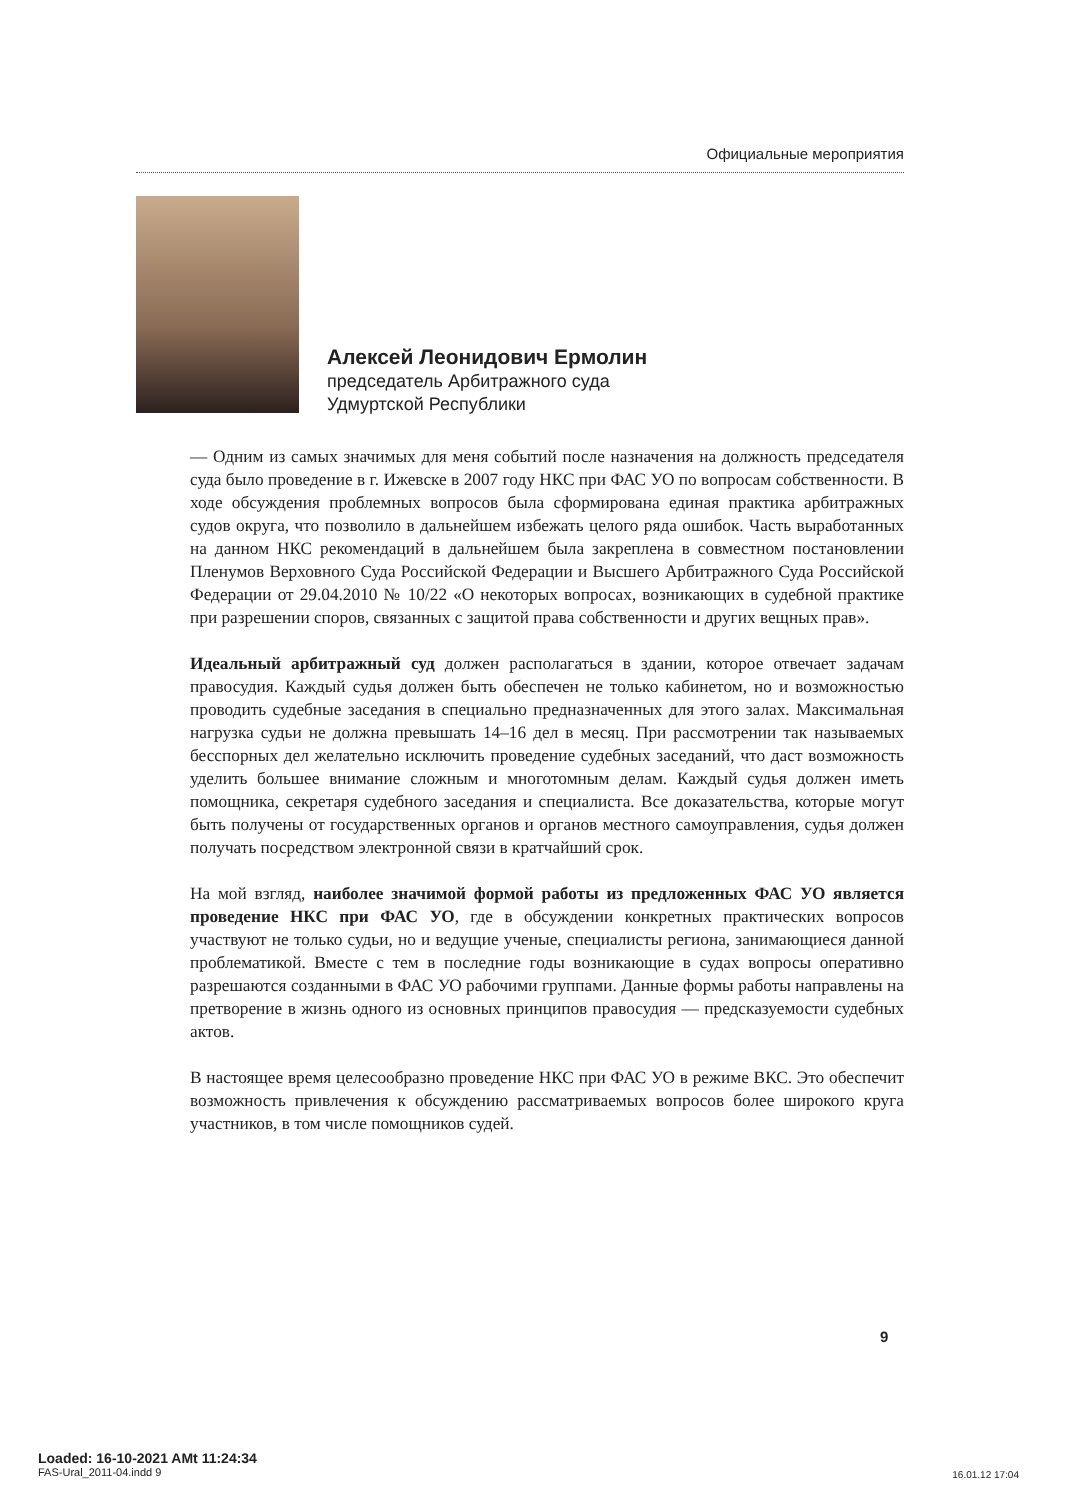Официальные мероприятия
Алексей Леонидович Ермолин
председатель Арбитражного суда
Удмуртской Республики
— Одним из самых значимых для меня событий после назначения на должность председателя суда было проведение в г. Ижевске в 2007 году НКС при ФАС УО по вопросам собственности. В ходе обсуждения проблемных вопросов была сформирована единая практика арбитражных судов округа, что позволило в дальнейшем избежать целого ряда ошибок. Часть выработанных на данном НКС рекомендаций в дальнейшем была закреплена в совместном постановлении Пленумов Верховного Суда Российской Федерации и Высшего Арбитражного Суда Российской Федерации от 29.04.2010 № 10/22 «О некоторых вопросах, возникающих в судебной практике при разрешении споров, связанных с защитой права собственности и других вещных прав».
Идеальный арбитражный суд должен располагаться в здании, которое отвечает задачам правосудия. Каждый судья должен быть обеспечен не только кабинетом, но и возможностью проводить судебные заседания в специально предназначенных для этого залах. Максимальная нагрузка судьи не должна превышать 14–16 дел в месяц. При рассмотрении так называемых бесспорных дел желательно исключить проведение судебных заседаний, что даст возможность уделить большее внимание сложным и многотомным делам. Каждый судья должен иметь помощника, секретаря судебного заседания и специалиста. Все доказательства, которые могут быть получены от государственных органов и органов местного самоуправления, судья должен получать посредством электронной связи в кратчайший срок.
На мой взгляд, наиболее значимой формой работы из предложенных ФАС УО является проведение НКС при ФАС УО, где в обсуждении конкретных практических вопросов участвуют не только судьи, но и ведущие ученые, специалисты региона, занимающиеся данной проблематикой. Вместе с тем в последние годы возникающие в судах вопросы оперативно разрешаются созданными в ФАС УО рабочими группами. Данные формы работы направлены на претворение в жизнь одного из основных принципов правосудия — предсказуемости судебных актов.
В настоящее время целесообразно проведение НКС при ФАС УО в режиме ВКС. Это обеспечит возможность привлечения к обсуждению рассматриваемых вопросов более широкого круга участников, в том числе помощников судей.
9
Loaded: 16-10-2021 AMt 11:24:34
FAS-Ural_2011-04.indd 9
16.01.12 17:04